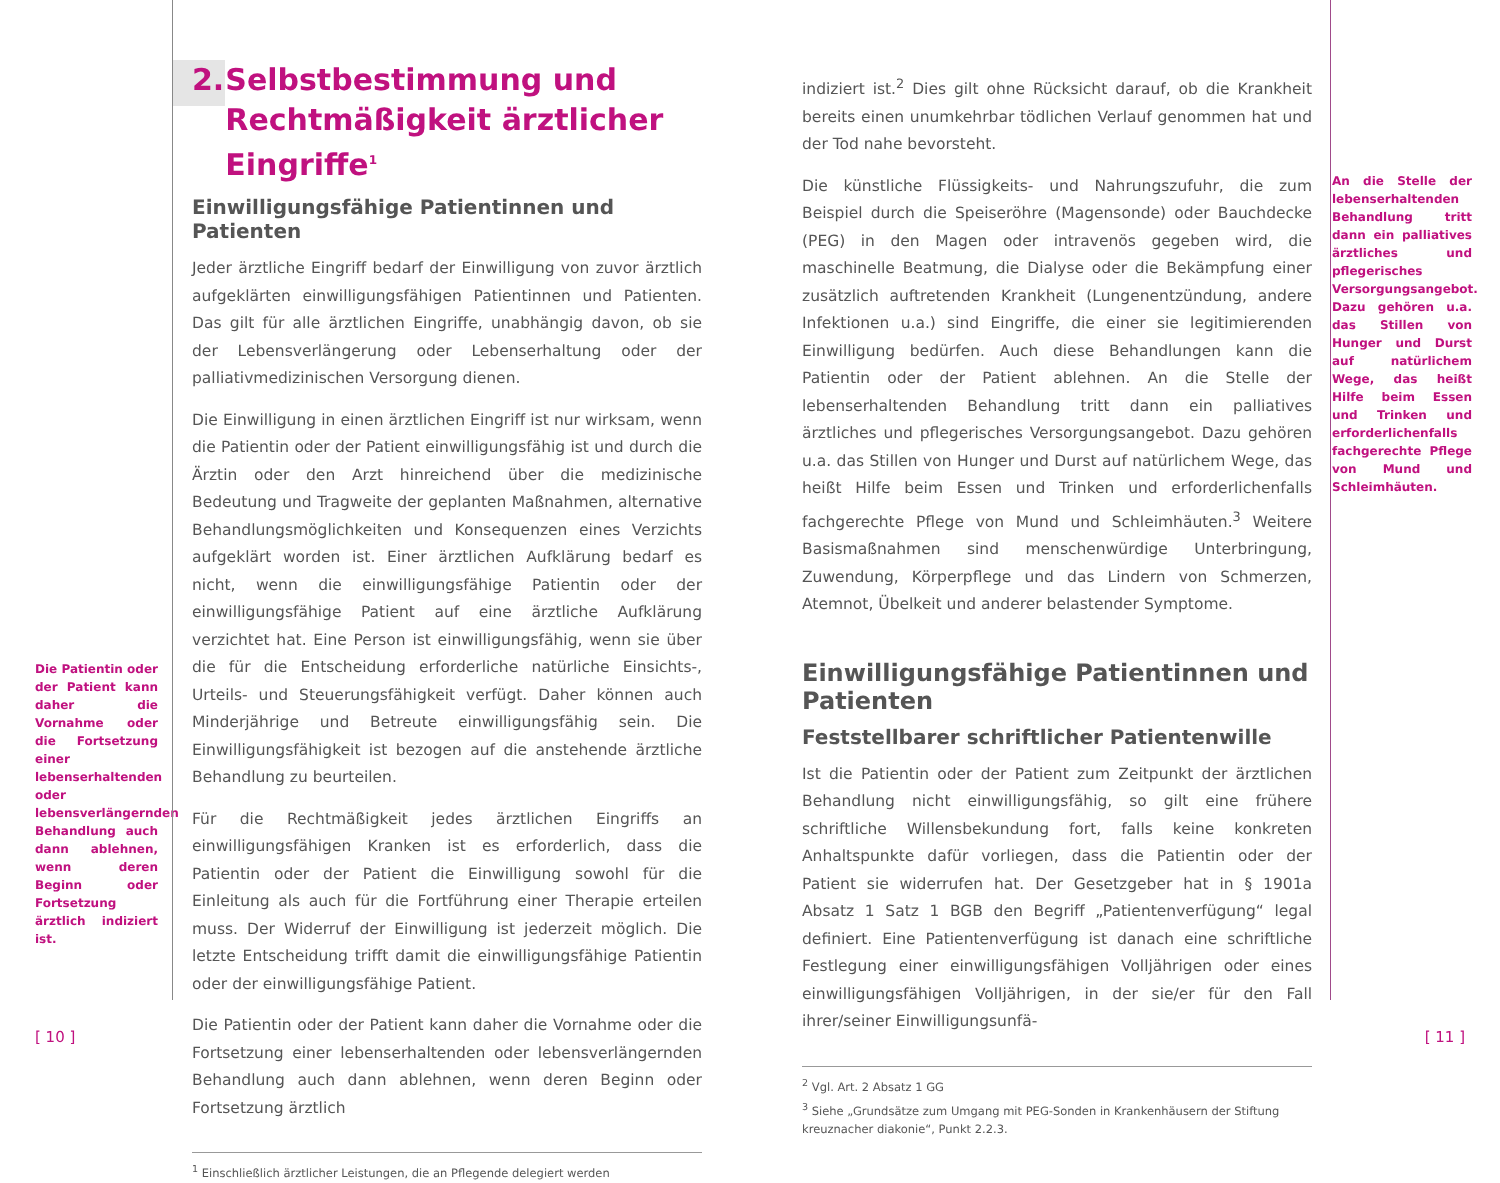Die Patientin oder der Patient kann daher die Vornahme oder die Fortsetzung einer lebenserhaltenden oder lebensverlängernden Behandlung auch dann ablehnen, wenn deren Beginn oder Fortsetzung ärztlich indiziert ist.
2. Selbstbestimmung und Recht­mäßigkeit ärztlicher Eingriffe<sup>1</sup>
Einwilligungsfähige Patientinnen und Patienten
Jeder ärztliche Eingriff bedarf der Einwilligung von zuvor ärztlich aufgeklärten einwilligungsfähigen Patientinnen und Patienten. Das gilt für alle ärztlichen Eingriffe, unabhängig davon, ob sie der Lebensverlängerung oder Lebenserhaltung oder der palliativmedizinischen Versorgung dienen.
Die Einwilligung in einen ärztlichen Eingriff ist nur wirksam, wenn die Patientin oder der Patient einwilligungsfähig ist und durch die Ärztin oder den Arzt hinreichend über die medizinische Bedeutung und Tragweite der geplanten Maßnahmen, alternative Behandlungsmöglichkeiten und Konsequenzen eines Verzichts aufgeklärt worden ist. Einer ärztlichen Aufklärung bedarf es nicht, wenn die einwilligungsfähige Patientin oder der einwilligungsfähige Patient auf eine ärztliche Aufklärung verzichtet hat. Eine Person ist einwilligungsfähig, wenn sie über die für die Entscheidung erforderliche natürliche Einsichts-, Urteils- und Steuerungsfähigkeit verfügt. Daher können auch Minderjährige und Betreute einwilligungsfähig sein. Die Einwilligungsfähigkeit ist bezogen auf die anstehende ärztliche Behandlung zu beurteilen.
Für die Rechtmäßigkeit jedes ärztlichen Eingriffs an einwilligungsfähigen Kranken ist es erforderlich, dass die Patientin oder der Patient die Einwilligung sowohl für die Einleitung als auch für die Fortführung einer Therapie erteilen muss. Der Widerruf der Einwilligung ist jederzeit möglich. Die letzte Entscheidung trifft damit die einwilligungsfähige Patientin oder der einwilligungsfähige Patient.
Die Patientin oder der Patient kann daher die Vornahme oder die Fortsetzung einer lebenserhaltenden oder lebensverlängernden Behandlung auch dann ablehnen, wenn deren Beginn oder Fortsetzung ärztlich
<sup>1</sup> Einschließlich ärztlicher Leistungen, die an Pflegende delegiert werden
indiziert ist.<sup>2</sup> Dies gilt ohne Rücksicht darauf, ob die Krankheit bereits einen unumkehrbar tödlichen Verlauf genommen hat und der Tod nahe bevorsteht.
Die künstliche Flüssigkeits- und Nahrungszufuhr, die zum Beispiel durch die Speiseröhre (Magensonde) oder Bauchdecke (PEG) in den Magen oder intravenös gegeben wird, die maschinelle Beatmung, die Dialyse oder die Bekämpfung einer zusätzlich auftretenden Krankheit (Lungenentzündung, andere Infektionen u.a.) sind Eingriffe, die einer sie legitimierenden Einwilligung bedürfen. Auch diese Behandlungen kann die Patientin oder der Patient ablehnen. An die Stelle der lebenserhaltenden Behandlung tritt dann ein palliatives ärztliches und pflegerisches Versorgungsangebot. Dazu gehören u.a. das Stillen von Hunger und Durst auf natürlichem Wege, das heißt Hilfe beim Essen und Trinken und erforderlichenfalls fachgerechte Pflege von Mund und Schleimhäuten.<sup>3</sup> Weitere Basismaßnahmen sind menschenwürdige Unterbringung, Zuwendung, Körperpflege und das Lindern von Schmerzen, Atemnot, Übelkeit und anderer belastender Symptome.
Einwilligungsfähige Patientinnen und Patienten
Feststellbarer schriftlicher Patientenwille
Ist die Patientin oder der Patient zum Zeitpunkt der ärztlichen Behandlung nicht einwilligungsfähig, so gilt eine frühere schriftliche Willensbekundung fort, falls keine konkreten Anhaltspunkte dafür vorliegen, dass die Patientin oder der Patient sie widerrufen hat. Der Gesetzgeber hat in § 1901a Absatz 1 Satz 1 BGB den Begriff „Patientenverfügung“ legal definiert. Eine Patientenverfügung ist danach eine schriftliche Festlegung einer einwilligungsfähigen Volljährigen oder eines einwilligungsfähigen Volljährigen, in der sie/er für den Fall ihrer/seiner Einwilligungsunfä-
<sup>2</sup> Vgl. Art. 2 Absatz 1 GG
<sup>3</sup> Siehe „Grundsätze zum Umgang mit PEG-Sonden in Krankenhäusern der Stiftung kreuznacher diakonie“, Punkt 2.2.3.
An die Stelle der lebenserhaltenden Behandlung tritt dann ein palliatives ärztliches und pflegerisches Versorgungsangebot. Dazu gehören u.a. das Stillen von Hunger und Durst auf natürlichem Wege, das heißt Hilfe beim Essen und Trinken und erforderlichenfalls fachgerechte Pflege von Mund und Schleimhäuten.
[ 10 ] [ 11 ]